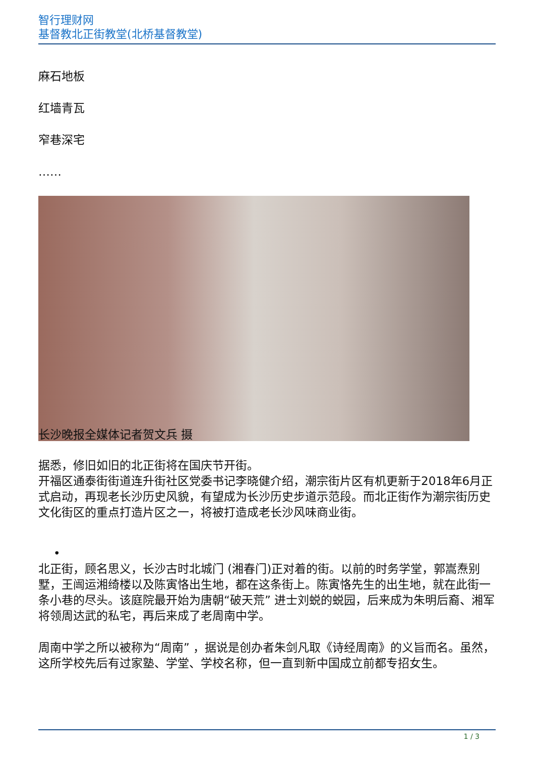智行理财网
基督教北正街教堂(北桥基督教堂)
麻石地板
红墙青瓦
窄巷深宅
……
长沙晚报全媒体记者贺文兵 摄
据悉，修旧如旧的北正街将在国庆节开街。
开福区通泰街街道连升街社区党委书记李晓健介绍，潮宗街片区有机更新于2018年6月正式启动，再现老长沙历史风貌，有望成为长沙历史步道示范段。而北正街作为潮宗街历史文化街区的重点打造片区之一，将被打造成老长沙风味商业街。
•
北正街，顾名思义，长沙古时北城门 (湘春门)正对着的街。以前的时务学堂，郭嵩焘别墅，王闿运湘绮楼以及陈寅恪出生地，都在这条街上。陈寅恪先生的出生地，就在此街一条小巷的尽头。该庭院最开始为唐朝“破天荒” 进士刘蜕的蜕园，后来成为朱明后裔、湘军将领周达武的私宅，再后来成了老周南中学。
周南中学之所以被称为“周南” ，据说是创办者朱剑凡取《诗经周南》的义旨而名。虽然，这所学校先后有过家塾、学堂、学校名称，但一直到新中国成立前都专招女生。
1 / 3